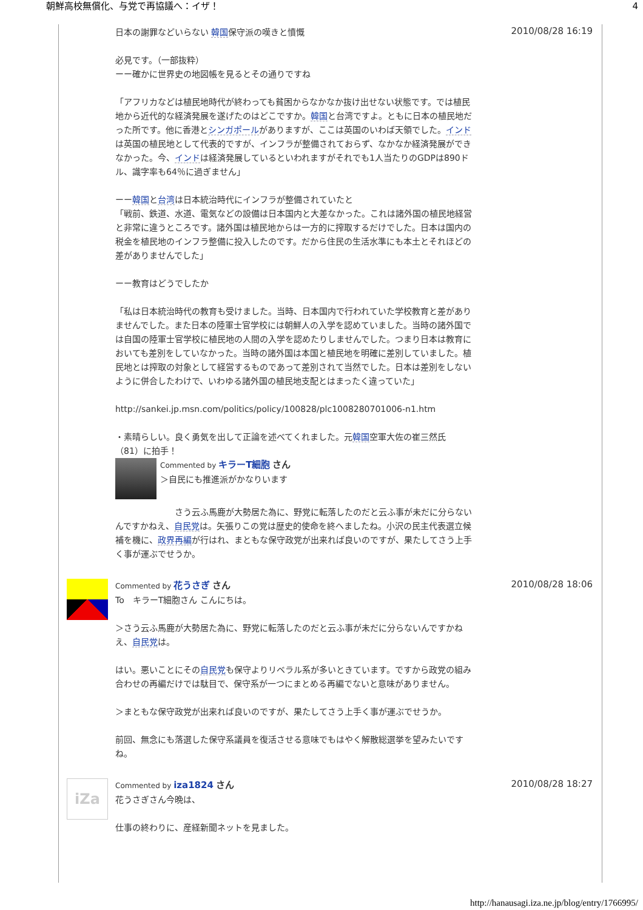朝鮮高校無償化、与党で再協議へ：イザ！ 4
日本の謝罪などいらない 韓国保守派の嘆きと憤慨
必見です。（一部抜粋）
ーー確かに世界史の地図帳を見るとその通りですね
「アフリカなどは植民地時代が終わっても貧困からなかなか抜け出せない状態です。では植民地から近代的な経済発展を遂げたのはどこですか。韓国と台湾ですよ。ともに日本の植民地だった所です。他に香港とシンガポールがありますが、ここは英国のいわば天領でした。インドは英国の植民地として代表的ですが、インフラが整備されておらず、なかなか経済発展ができなかった。今、インドは経済発展しているといわれますがそれでも1人当たりのGDPは890ドル、識字率も64％に過ぎません」
ーー韓国と台湾は日本統治時代にインフラが整備されていたと
「戦前、鉄道、水道、電気などの設備は日本国内と大差なかった。これは諸外国の植民地経営と非常に違うところです。諸外国は植民地からは一方的に搾取するだけでした。日本は国内の税金を植民地のインフラ整備に投入したのです。だから住民の生活水準にも本土とそれほどの差がありませんでした」
ーー教育はどうでしたか
「私は日本統治時代の教育も受けました。当時、日本国内で行われていた学校教育と差がありませんでした。また日本の陸軍士官学校には朝鮮人の入学を認めていました。当時の諸外国では自国の陸軍士官学校に植民地の人間の入学を認めたりしませんでした。つまり日本は教育においても差別をしていなかった。当時の諸外国は本国と植民地を明確に差別していました。植民地とは搾取の対象として経営するものであって差別されて当然でした。日本は差別をしないように併合したわけで、いわゆる諸外国の植民地支配とはまったく違っていた」
http://sankei.jp.msn.com/politics/policy/100828/plc1008280701006-n1.htm
・素晴らしい。良く勇気を出して正論を述べてくれました。元韓国空軍大佐の崔三然氏（81）に拍手！
Commented by キラーT細胞 さん
＞自民にも推進派がかなりいます
　　　　　　　さう云ふ馬鹿が大勢居た為に、野党に転落したのだと云ふ事が未だに分らないんですかねえ、自民党は。矢張りこの党は歴史的使命を終へましたね。小沢の民主代表選立候補を機に、政界再編が行はれ、まともな保守政党が出来れば良いのですが、果たしてさう上手く事が運ぶでせうか。
2010/08/28 16:19
Commented by 花うさぎ さん
To　キラーT細胞さん こんにちは。
＞さう云ふ馬鹿が大勢居た為に、野党に転落したのだと云ふ事が未だに分らないんですかねえ、自民党は。
はい。悪いことにその自民党も保守よりリベラル系が多いときています。ですから政党の組み合わせの再編だけでは駄目で、保守系が一つにまとめる再編でないと意味がありません。
＞まともな保守政党が出来れば良いのですが、果たしてさう上手く事が運ぶでせうか。
前回、無念にも落選した保守系議員を復活させる意味でもはやく解散総選挙を望みたいですね。
2010/08/28 18:06
iZa
Commented by iza1824 さん
花うさぎさん今晩は、
仕事の終わりに、産経新聞ネットを見ました。
2010/08/28 18:27
http://hanausagi.iza.ne.jp/blog/entry/1766995/